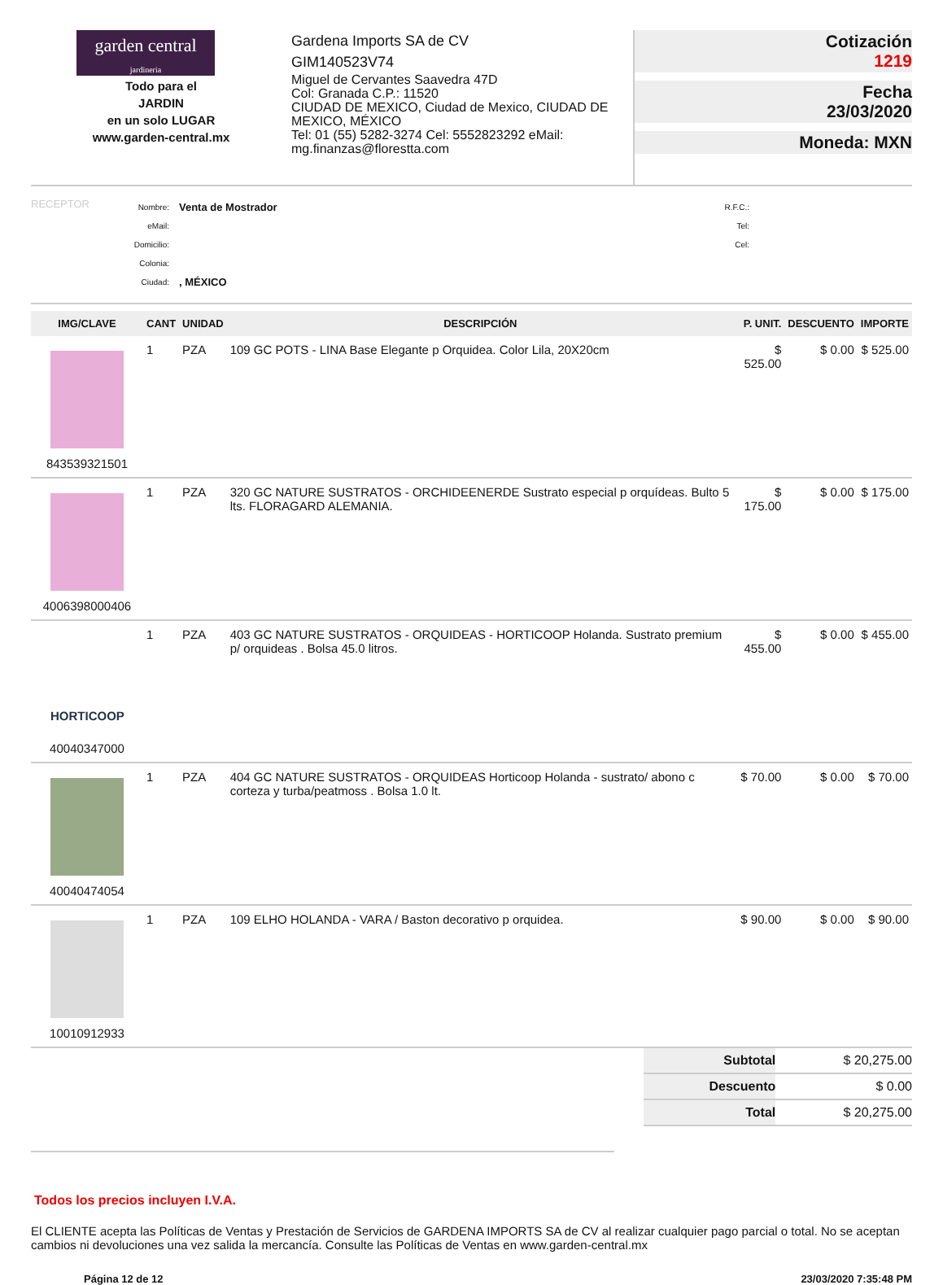garden central
jardineria
Todo para el
JARDIN
en un solo LUGAR
www.garden-central.mx
Gardena Imports SA de CV
GIM140523V74
Miguel de Cervantes Saavedra 47D
Col: Granada C.P.: 11520
CIUDAD DE MEXICO, Ciudad de Mexico, CIUDAD DE MEXICO, MÉXICO
Tel: 01 (55) 5282-3274 Cel: 5552823292 eMail: mg.finanzas@florestta.com
Cotización
1219
Fecha
23/03/2020
Moneda: MXN
RECEPTOR
Nombre:
eMail:
Domicilio:
Colonia:
Ciudad:
Venta de Mostrador
, MÉXICO
R.F.C.:
Tel:
Cel:
| IMG/CLAVE | CANT | UNIDAD | DESCRIPCIÓN | P. UNIT. | DESCUENTO | IMPORTE |
| --- | --- | --- | --- | --- | --- | --- |
| 843539321501 | 1 | PZA | 109 GC POTS - LINA Base Elegante p Orquidea. Color Lila, 20X20cm | $ 525.00 | $ 0.00 | $ 525.00 |
| 4006398000406 | 1 | PZA | 320 GC NATURE SUSTRATOS - ORCHIDEENERDE Sustrato especial p orquídeas. Bulto 5 lts. FLORAGARD ALEMANIA. | $ 175.00 | $ 0.00 | $ 175.00 |
| HORTICOOP 40040347000 | 1 | PZA | 403 GC NATURE SUSTRATOS - ORQUIDEAS - HORTICOOP Holanda. Sustrato premium p/ orquideas . Bolsa 45.0 litros. | $ 455.00 | $ 0.00 | $ 455.00 |
| 40040474054 | 1 | PZA | 404 GC NATURE SUSTRATOS - ORQUIDEAS Horticoop Holanda - sustrato/ abono c corteza y turba/peatmoss . Bolsa 1.0 lt. | $ 70.00 | $ 0.00 | $ 70.00 |
| 10010912933 | 1 | PZA | 109 ELHO HOLANDA - VARA / Baston decorativo p orquidea. | $ 90.00 | $ 0.00 | $ 90.00 |
| Subtotal | $ 20,275.00 |
| Descuento | $ 0.00 |
| Total | $ 20,275.00 |
Todos los precios incluyen I.V.A.
El CLIENTE acepta las Políticas de Ventas y Prestación de Servicios de GARDENA IMPORTS SA de CV al realizar cualquier pago parcial o total. No se aceptan cambios ni devoluciones una vez salida la mercancía. Consulte las Políticas de Ventas en www.garden-central.mx
Página 12 de 12 23/03/2020 7:35:48 PM